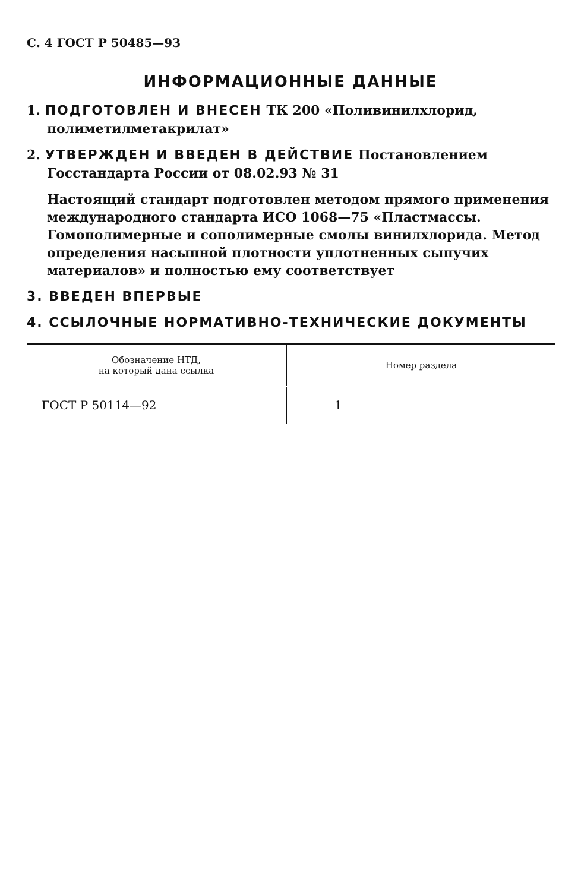С. 4 ГОСТ Р 50485—93
ИНФОРМАЦИОННЫЕ ДАННЫЕ
1. ПОДГОТОВЛЕН И ВНЕСЕН ТК 200 «Поливинилхлорид, полиметилметакрилат»
2. УТВЕРЖДЕН И ВВЕДЕН В ДЕЙСТВИЕ Постановлением Госстандарта России от 08.02.93 № 31
Настоящий стандарт подготовлен методом прямого применения международного стандарта ИСО 1068—75 «Пластмассы. Гомополимерные и сополимерные смолы винилхлорида. Метод определения насыпной плотности уплотненных сыпучих материалов» и полностью ему соответствует
3. ВВЕДЕН ВПЕРВЫЕ
4. ССЫЛОЧНЫЕ НОРМАТИВНО-ТЕХНИЧЕСКИЕ ДОКУМЕНТЫ
| Обозначение НТД, на который дана ссылка | Номер раздела |
| --- | --- |
| ГОСТ Р 50114—92 | 1 |